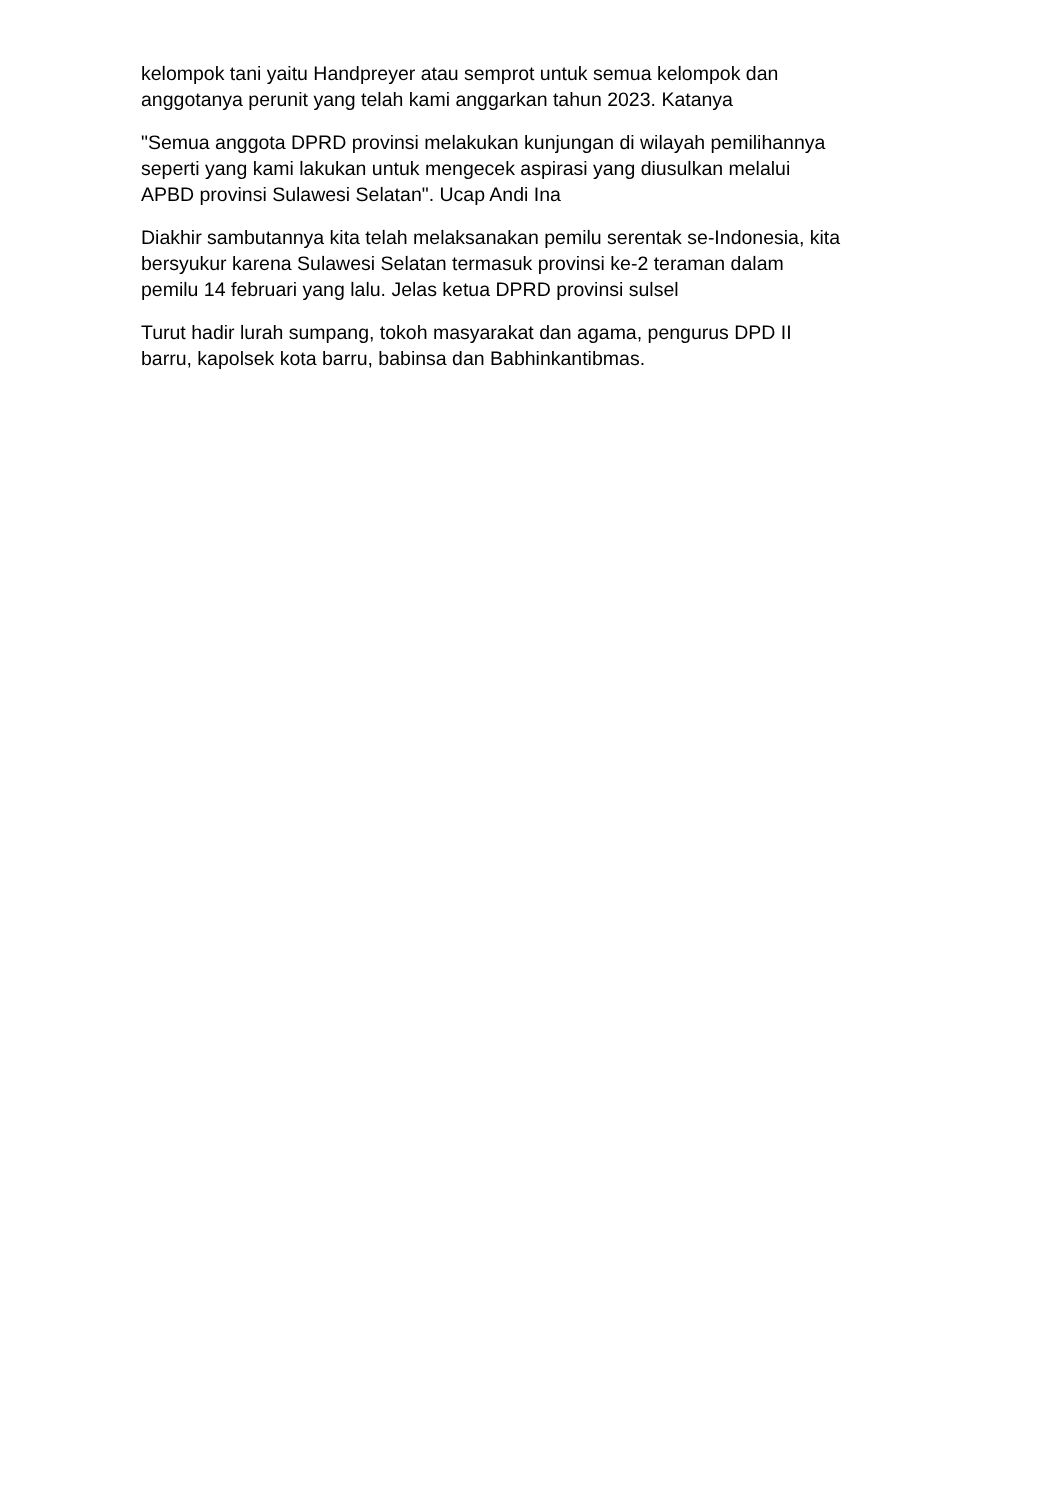kelompok tani yaitu Handpreyer atau semprot untuk semua kelompok dan
anggotanya perunit yang telah kami anggarkan tahun 2023. Katanya
"Semua anggota DPRD provinsi melakukan kunjungan di wilayah pemilihannya
seperti yang kami lakukan untuk mengecek aspirasi yang diusulkan melalui
APBD provinsi Sulawesi Selatan". Ucap Andi Ina
Diakhir sambutannya kita telah melaksanakan pemilu serentak se-Indonesia, kita
bersyukur karena Sulawesi Selatan termasuk provinsi ke-2 teraman dalam
pemilu 14 februari yang lalu. Jelas ketua DPRD provinsi sulsel
Turut hadir lurah sumpang, tokoh masyarakat dan agama, pengurus DPD II
barru, kapolsek kota barru, babinsa dan Babhinkantibmas.